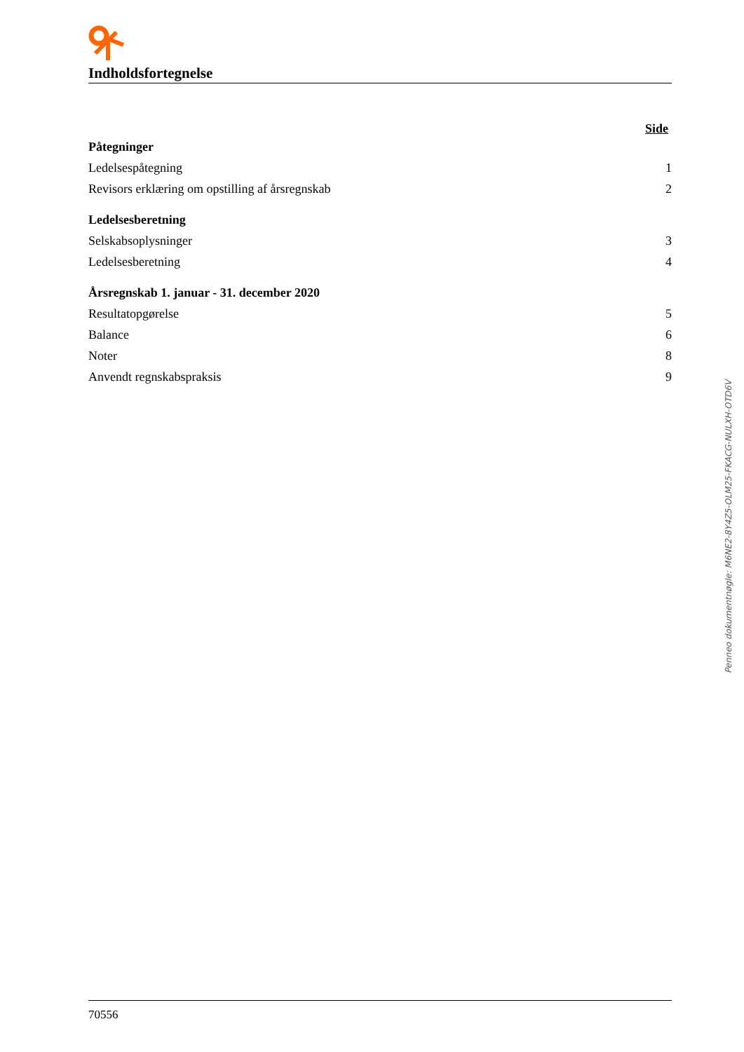Indholdsfortegnelse
Side
Påtegninger
Ledelsespåtegning 1
Revisors erklæring om opstilling af årsregnskab 2
Ledelsesberetning
Selskabsoplysninger 3
Ledelsesberetning 4
Årsregnskab 1. januar - 31. december 2020
Resultatopgørelse 5
Balance 6
Noter 8
Anvendt regnskabspraksis 9
Penneo dokumentnøgle: M6NE2-8Y4Z5-OLM25-FKACG-NULXH-OTD6V
70556